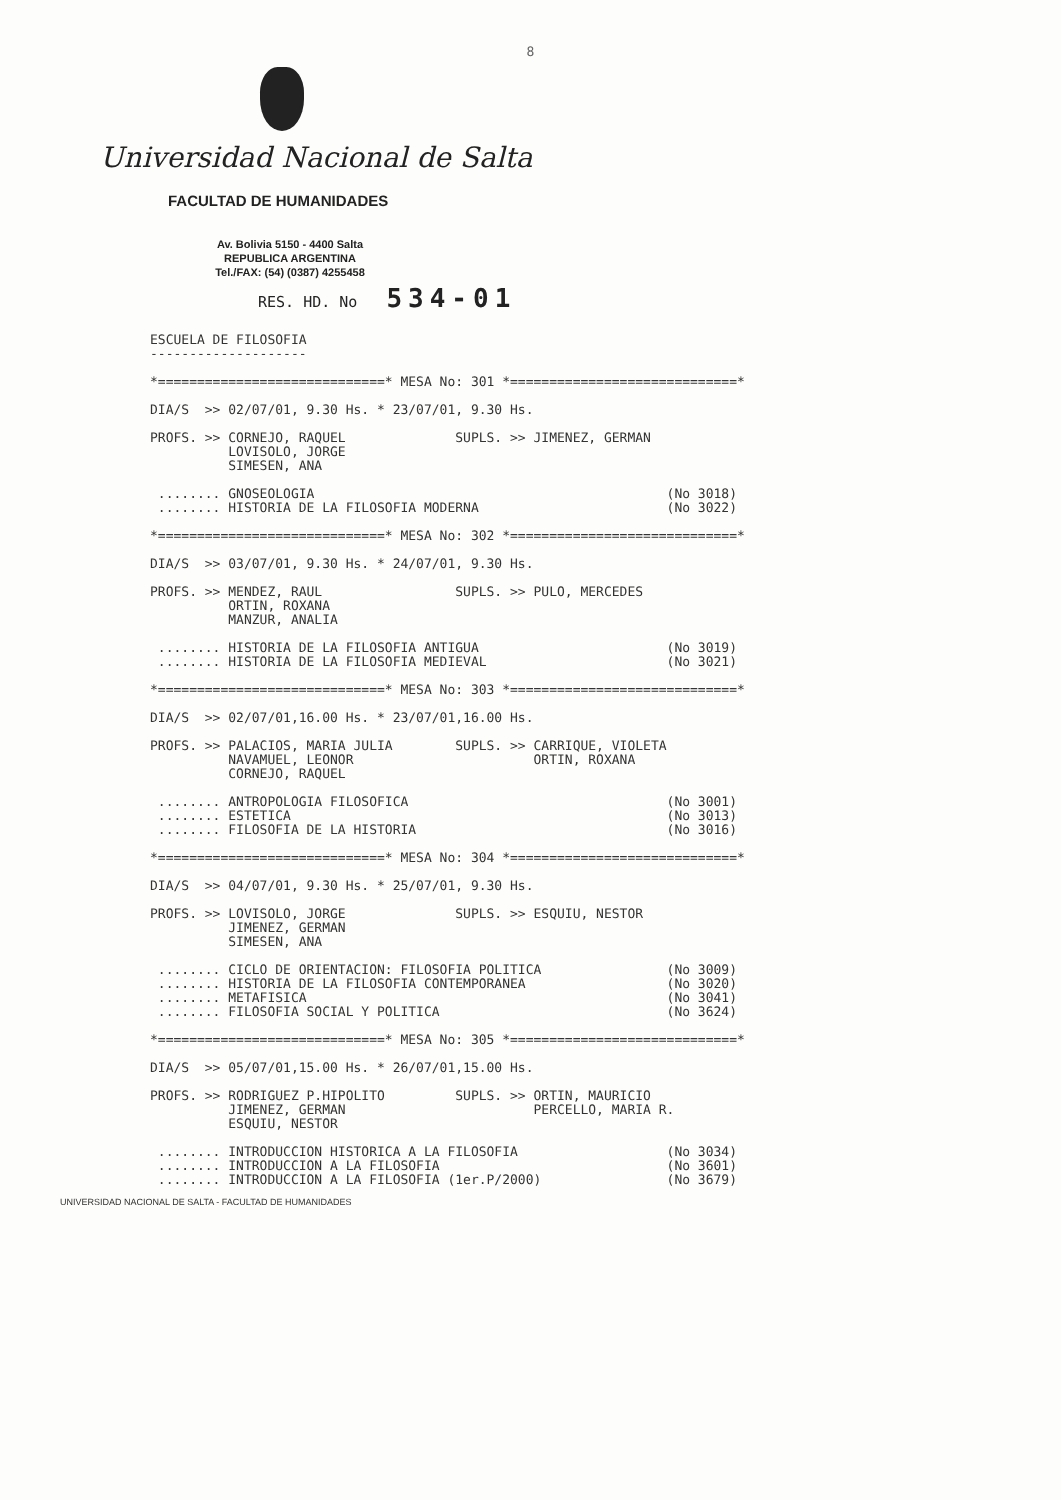8
Universidad Nacional de Salta
FACULTAD DE HUMANIDADES
Av. Bolivia 5150 - 4400 Salta
REPUBLICA ARGENTINA
Tel./FAX: (54) (0387) 4255458
RES. HD. No 534-01
ESCUELA DE FILOSOFIA
--------------------

*=============================* MESA No: 301 *=============================*

DIA/S  >> 02/07/01, 9.30 Hs. * 23/07/01, 9.30 Hs.

PROFS. >> CORNEJO, RAQUEL              SUPLS. >> JIMENEZ, GERMAN
          LOVISOLO, JORGE
          SIMESEN, ANA

 ........ GNOSEOLOGIA                                             (No 3018)
 ........ HISTORIA DE LA FILOSOFIA MODERNA                        (No 3022)

*=============================* MESA No: 302 *=============================*

DIA/S  >> 03/07/01, 9.30 Hs. * 24/07/01, 9.30 Hs.

PROFS. >> MENDEZ, RAUL                 SUPLS. >> PULO, MERCEDES
          ORTIN, ROXANA
          MANZUR, ANALIA

 ........ HISTORIA DE LA FILOSOFIA ANTIGUA                        (No 3019)
 ........ HISTORIA DE LA FILOSOFIA MEDIEVAL                       (No 3021)

*=============================* MESA No: 303 *=============================*

DIA/S  >> 02/07/01,16.00 Hs. * 23/07/01,16.00 Hs.

PROFS. >> PALACIOS, MARIA JULIA        SUPLS. >> CARRIQUE, VIOLETA
          NAVAMUEL, LEONOR                       ORTIN, ROXANA
          CORNEJO, RAQUEL

 ........ ANTROPOLOGIA FILOSOFICA                                 (No 3001)
 ........ ESTETICA                                                (No 3013)
 ........ FILOSOFIA DE LA HISTORIA                                (No 3016)

*=============================* MESA No: 304 *=============================*

DIA/S  >> 04/07/01, 9.30 Hs. * 25/07/01, 9.30 Hs.

PROFS. >> LOVISOLO, JORGE              SUPLS. >> ESQUIU, NESTOR
          JIMENEZ, GERMAN
          SIMESEN, ANA

 ........ CICLO DE ORIENTACION: FILOSOFIA POLITICA                (No 3009)
 ........ HISTORIA DE LA FILOSOFIA CONTEMPORANEA                  (No 3020)
 ........ METAFISICA                                              (No 3041)
 ........ FILOSOFIA SOCIAL Y POLITICA                             (No 3624)

*=============================* MESA No: 305 *=============================*

DIA/S  >> 05/07/01,15.00 Hs. * 26/07/01,15.00 Hs.

PROFS. >> RODRIGUEZ P.HIPOLITO         SUPLS. >> ORTIN, MAURICIO
          JIMENEZ, GERMAN                        PERCELLO, MARIA R.
          ESQUIU, NESTOR

 ........ INTRODUCCION HISTORICA A LA FILOSOFIA                   (No 3034)
 ........ INTRODUCCION A LA FILOSOFIA                             (No 3601)
 ........ INTRODUCCION A LA FILOSOFIA (1er.P/2000)                (No 3679)
UNIVERSIDAD NACIONAL DE SALTA - FACULTAD DE HUMANIDADES